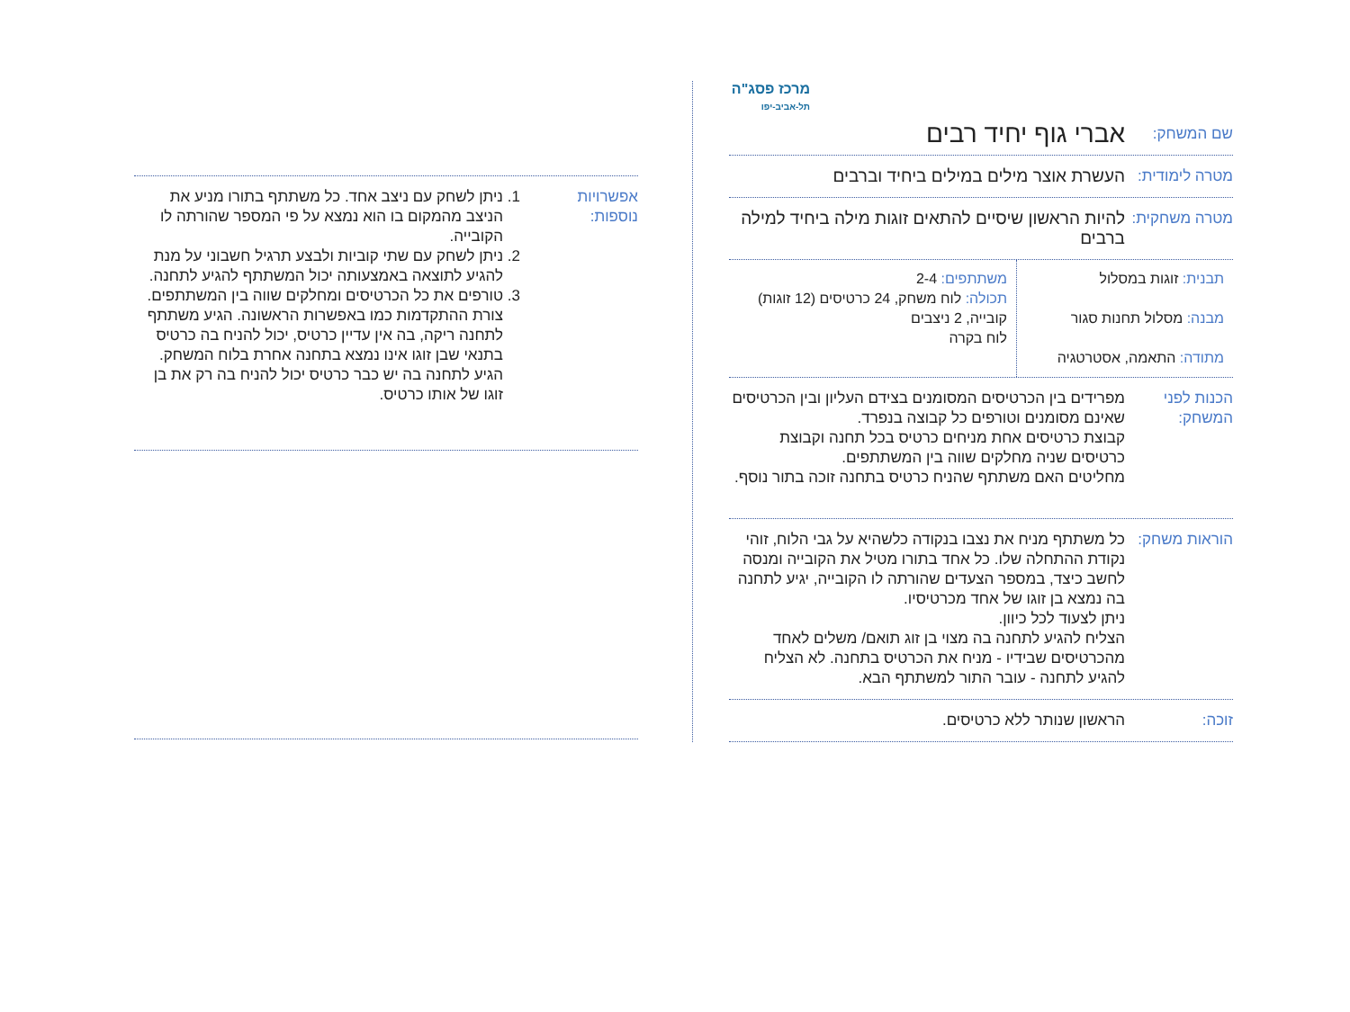מרכז פסג"ה
תל-אביב-יפו
שם המשחק: אברי גוף יחיד רבים
מטרה לימודית: העשרת אוצר מילים במילים ביחיד וברבים
מטרה משחקית: להיות הראשון שיסיים להתאים זוגות מילה ביחיד למילה ברבים
תבנית: זוגות במסלול
מבנה: מסלול תחנות סגור
מתודה: התאמה, אסטרטגיה
משתתפים: 2-4
תכולה: לוח משחק, 24 כרטיסים (12 זוגות)
קובייה, 2 ניצבים
לוח בקרה
הכנות לפני המשחק: מפרידים בין הכרטיסים המסומנים בצידם העליון ובין הכרטיסים שאינם מסומנים וטורפים כל קבוצה בנפרד.
קבוצת כרטיסים אחת מניחים כרטיס בכל תחנה וקבוצת כרטיסים שניה מחלקים שווה בין המשתתפים.
מחליטים האם משתתף שהניח כרטיס בתחנה זוכה בתור נוסף.
הוראות משחק: כל משתתף מניח את נצבו בנקודה כלשהיא על גבי הלוח, זוהי נקודת ההתחלה שלו. כל אחד בתורו מטיל את הקובייה ומנסה לחשב כיצד, במספר הצעדים שהורתה לו הקובייה, יגיע לתחנה בה נמצא בן זוגו של אחד מכרטיסיו.
ניתן לצעוד לכל כיוון.
הצליח להגיע לתחנה בה מצוי בן זוג תואם/ משלים לאחד מהכרטיסים שבידיו - מניח את הכרטיס בתחנה. לא הצליח להגיע לתחנה - עובר התור למשתתף הבא.
זוכה: הראשון שנותר ללא כרטיסים.
אפשרויות נוספות:
1. ניתן לשחק עם ניצב אחד. כל משתתף בתורו מניע את הניצב מהמקום בו הוא נמצא על פי המספר שהורתה לו הקובייה.
2. ניתן לשחק עם שתי קוביות ולבצע תרגיל חשבוני על מנת להגיע לתוצאה באמצעותה יכול המשתתף להגיע לתחנה.
3. טורפים את כל הכרטיסים ומחלקים שווה בין המשתתפים. צורת ההתקדמות כמו באפשרות הראשונה. הגיע משתתף לתחנה ריקה, בה אין עדיין כרטיס, יכול להניח בה כרטיס בתנאי שבן זוגו אינו נמצא בתחנה אחרת בלוח המשחק. הגיע לתחנה בה יש כבר כרטיס יכול להניח בה רק את בן זוגו של אותו כרטיס.